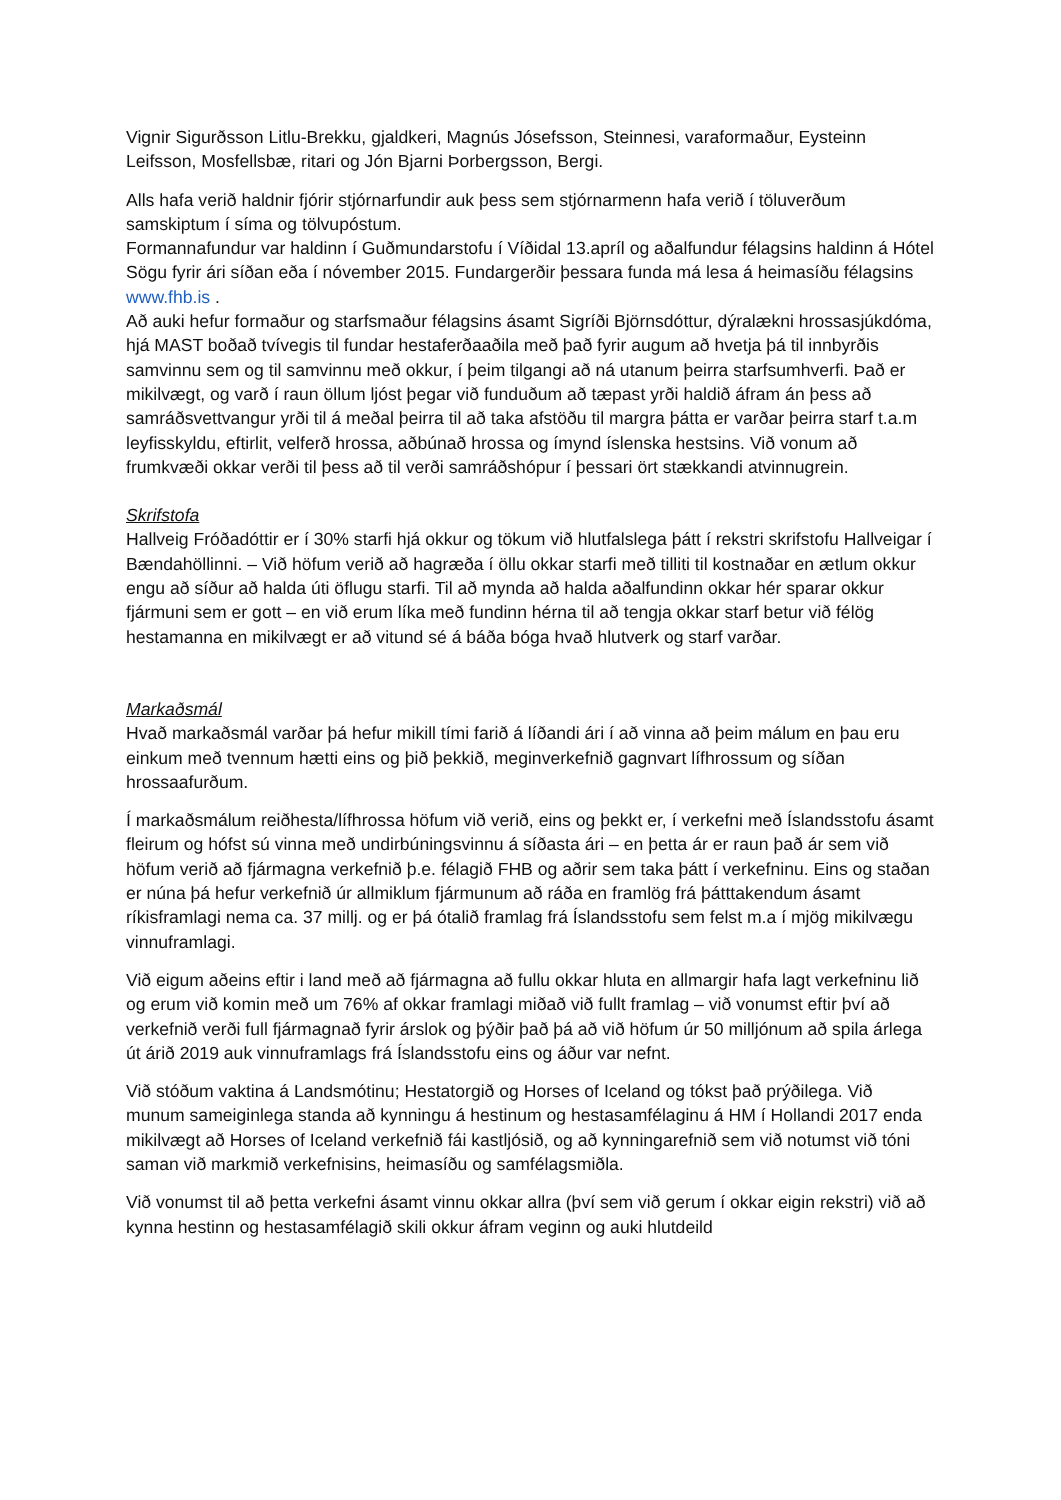Vignir Sigurðsson Litlu-Brekku, gjaldkeri, Magnús Jósefsson, Steinnesi, varaformaður, Eysteinn Leifsson, Mosfellsbæ, ritari og Jón Bjarni Þorbergsson, Bergi.
Alls hafa verið haldnir fjórir stjórnarfundir auk þess sem stjórnarmenn hafa verið í töluverðum samskiptum í síma og tölvupóstum.
Formannafundur var haldinn í Guðmundarstofu í Víðidal 13.apríl og aðalfundur félagsins haldinn á Hótel Sögu fyrir ári síðan eða í nóvember 2015. Fundargerðir þessara funda má lesa á heimasíðu félagsins www.fhb.is .
Að auki hefur formaður og starfsmaður félagsins ásamt Sigríði Björnsdóttur, dýralækni hrossasjúkdóma, hjá MAST boðað tvívegis til fundar hestaferðaaðila með það fyrir augum að hvetja þá til innbyrðis samvinnu sem og til samvinnu með okkur, í þeim tilgangi að ná utanum þeirra starfsumhverfi. Það er mikilvægt, og varð í raun öllum ljóst þegar við funduðum að tæpast yrði haldið áfram án þess að samráðsvettvangur yrði til á meðal þeirra til að taka afstöðu til margra þátta er varðar þeirra starf t.a.m leyfisskyldu, eftirlit, velferð hrossa, aðbúnað hrossa og ímynd íslenska hestsins. Við vonum að frumkvæði okkar verði til þess að til verði samráðshópur í þessari ört stækkandi atvinnugrein.
Skrifstofa
Hallveig Fróðadóttir er í 30% starfi hjá okkur og tökum við hlutfalslega þátt í rekstri skrifstofu Hallveigar í Bændahöllinni. – Við höfum verið að hagræða í öllu okkar starfi með tilliti til kostnaðar en ætlum okkur engu að síður að halda úti öflugu starfi. Til að mynda að halda aðalfundinn okkar hér sparar okkur fjármuni sem er gott – en við erum líka með fundinn hérna til að tengja okkar starf betur við félög hestamanna en mikilvægt er að vitund sé á báða bóga hvað hlutverk og starf varðar.
Markaðsmál
Hvað markaðsmál varðar þá hefur mikill tími farið á líðandi ári í að vinna að þeim málum en þau eru einkum með tvennum hætti eins og þið þekkið, meginverkefnið gagnvart lífhrossum og síðan hrossaafurðum.
Í markaðsmálum reiðhesta/lífhrossa höfum við verið, eins og þekkt er, í verkefni með Íslandsstofu ásamt fleirum og hófst sú vinna með undirbúningsvinnu á síðasta ári – en þetta ár er raun það ár sem við höfum verið að fjármagna verkefnið þ.e. félagið FHB og aðrir sem taka þátt í verkefninu. Eins og staðan er núna þá hefur verkefnið úr allmiklum fjármunum að ráða en framlög frá þátttakendum ásamt ríkisframlagi nema ca. 37 millj. og er þá ótalið framlag frá Íslandsstofu sem felst m.a í mjög mikilvægu vinnuframlagi.
Við eigum aðeins eftir i land með að fjármagna að fullu okkar hluta en allmargir hafa lagt verkefninu lið og erum við komin með um 76% af okkar framlagi miðað við fullt framlag – við vonumst eftir því að verkefnið verði full fjármagnað fyrir árslok og þýðir það þá að við höfum úr 50 milljónum að spila árlega út árið 2019 auk vinnuframlags frá Íslandsstofu eins og áður var nefnt.
Við stóðum vaktina á Landsmótinu; Hestatorgið og Horses of Iceland og tókst það prýðilega. Við munum sameiginlega standa að kynningu á hestinum og hestasamfélaginu á HM í Hollandi 2017 enda mikilvægt að Horses of Iceland verkefnið fái kastljósið, og að kynningarefnið sem við notumst við tóni saman við markmið verkefnisins, heimasíðu og samfélagsmiðla.
Við vonumst til að þetta verkefni ásamt vinnu okkar allra (því sem við gerum í okkar eigin rekstri) við að kynna hestinn og hestasamfélagið skili okkur áfram veginn og auki hlutdeild